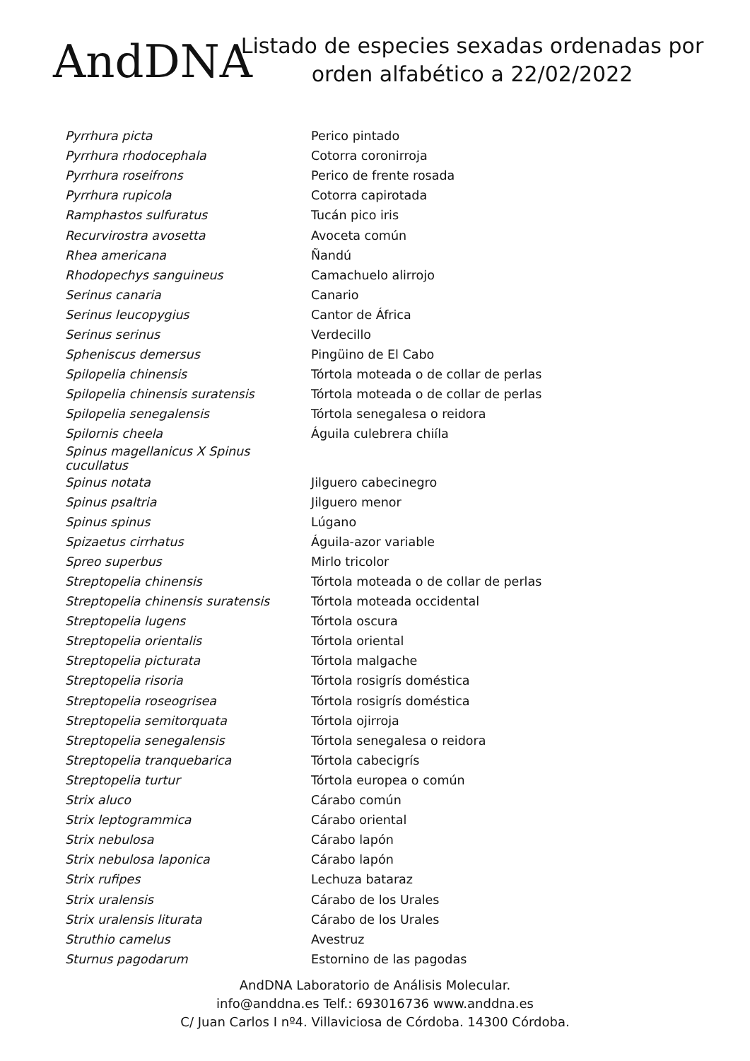AndDNA
Listado de especies sexadas ordenadas por
orden alfabético a 22/02/2022
| Pyrrhura picta | Perico pintado |
| Pyrrhura rhodocephala | Cotorra coronirroja |
| Pyrrhura roseifrons | Perico de frente rosada |
| Pyrrhura rupicola | Cotorra capirotada |
| Ramphastos sulfuratus | Tucán pico iris |
| Recurvirostra avosetta | Avoceta común |
| Rhea americana | Ñandú |
| Rhodopechys sanguineus | Camachuelo alirrojo |
| Serinus canaria | Canario |
| Serinus leucopygius | Cantor de África |
| Serinus serinus | Verdecillo |
| Spheniscus demersus | Pingüino de El Cabo |
| Spilopelia chinensis | Tórtola moteada o de collar de perlas |
| Spilopelia chinensis suratensis | Tórtola moteada o de collar de perlas |
| Spilopelia senegalensis | Tórtola senegalesa o reidora |
| Spilornis cheela | Águila culebrera chiíla |
| Spinus magellanicus X Spinus cucullatus | |
| Spinus notata | Jilguero cabecinegro |
| Spinus psaltria | Jilguero menor |
| Spinus spinus | Lúgano |
| Spizaetus cirrhatus | Águila-azor variable |
| Spreo superbus | Mirlo tricolor |
| Streptopelia chinensis | Tórtola moteada o de collar de perlas |
| Streptopelia chinensis suratensis | Tórtola moteada occidental |
| Streptopelia lugens | Tórtola oscura |
| Streptopelia orientalis | Tórtola oriental |
| Streptopelia picturata | Tórtola malgache |
| Streptopelia risoria | Tórtola rosigrís doméstica |
| Streptopelia roseogrisea | Tórtola rosigrís doméstica |
| Streptopelia semitorquata | Tórtola ojirroja |
| Streptopelia senegalensis | Tórtola senegalesa o reidora |
| Streptopelia tranquebarica | Tórtola cabecigrís |
| Streptopelia turtur | Tórtola europea o común |
| Strix aluco | Cárabo común |
| Strix leptogrammica | Cárabo oriental |
| Strix nebulosa | Cárabo lapón |
| Strix nebulosa laponica | Cárabo lapón |
| Strix rufipes | Lechuza bataraz |
| Strix uralensis | Cárabo de los Urales |
| Strix uralensis liturata | Cárabo de los Urales |
| Struthio camelus | Avestruz |
| Sturnus pagodarum | Estornino de las pagodas |
AndDNA Laboratorio de Análisis Molecular.
info@anddna.es Telf.: 693016736 www.anddna.es
C/ Juan Carlos I nº4. Villaviciosa de Córdoba. 14300 Córdoba.